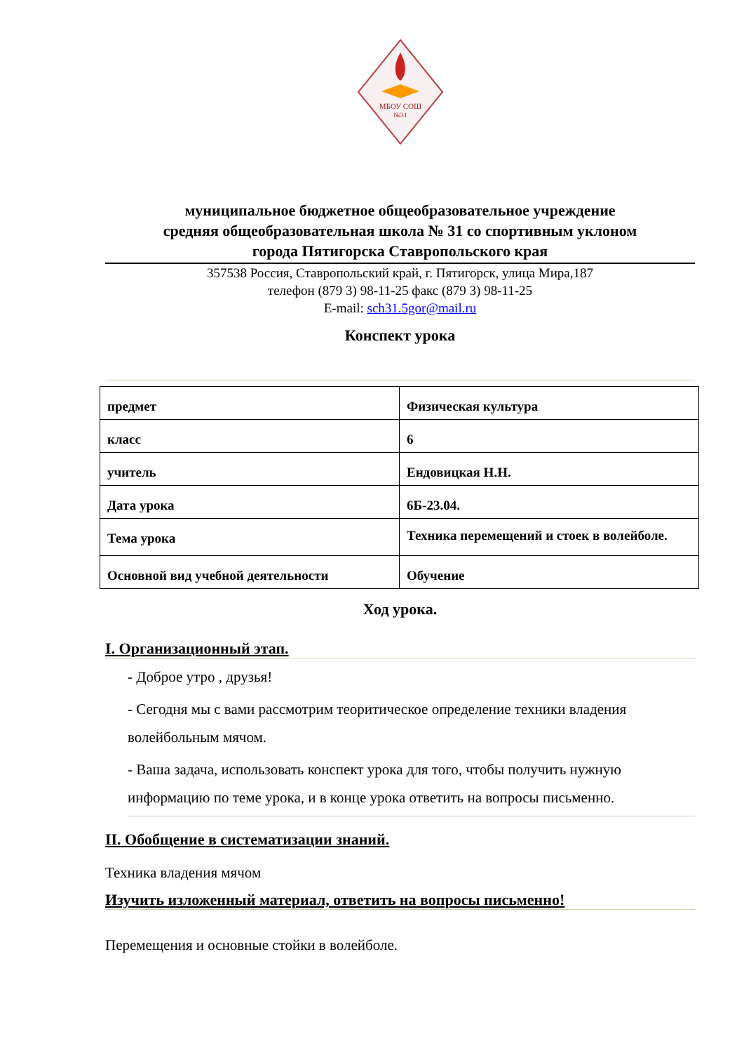МБОУ СОШ
№31
муниципальное бюджетное общеобразовательное учреждение
средняя общеобразовательная школа № 31 со спортивным уклоном
города Пятигорска Ставропольского края
357538 Россия, Ставропольский край, г. Пятигорск, улица Мира,187
телефон (879 3) 98-11-25 факс (879 3) 98-11-25
E-mail: sch31.5gor@mail.ru
Конспект урока
| предмет | Физическая культура |
| класс | 6 |
| учитель | Ендовицкая Н.Н. |
| Дата урока | 6Б-23.04. |
| Тема урока | Техника перемещений и стоек в волейболе. |
| Основной вид учебной деятельности | Обучение |
Ход урока.
I. Организационный этап.
- Доброе утро , друзья!
- Сегодня мы с вами рассмотрим теоритическое определение техники владения волейбольным мячом.
- Ваша задача, использовать конспект урока для того, чтобы получить нужную информацию по теме урока, и в конце урока ответить на вопросы письменно.
II. Обобщение в систематизации знаний.
Техника владения мячом
Изучить изложенный материал, ответить на вопросы письменно!
Перемещения и основные стойки в волейболе.